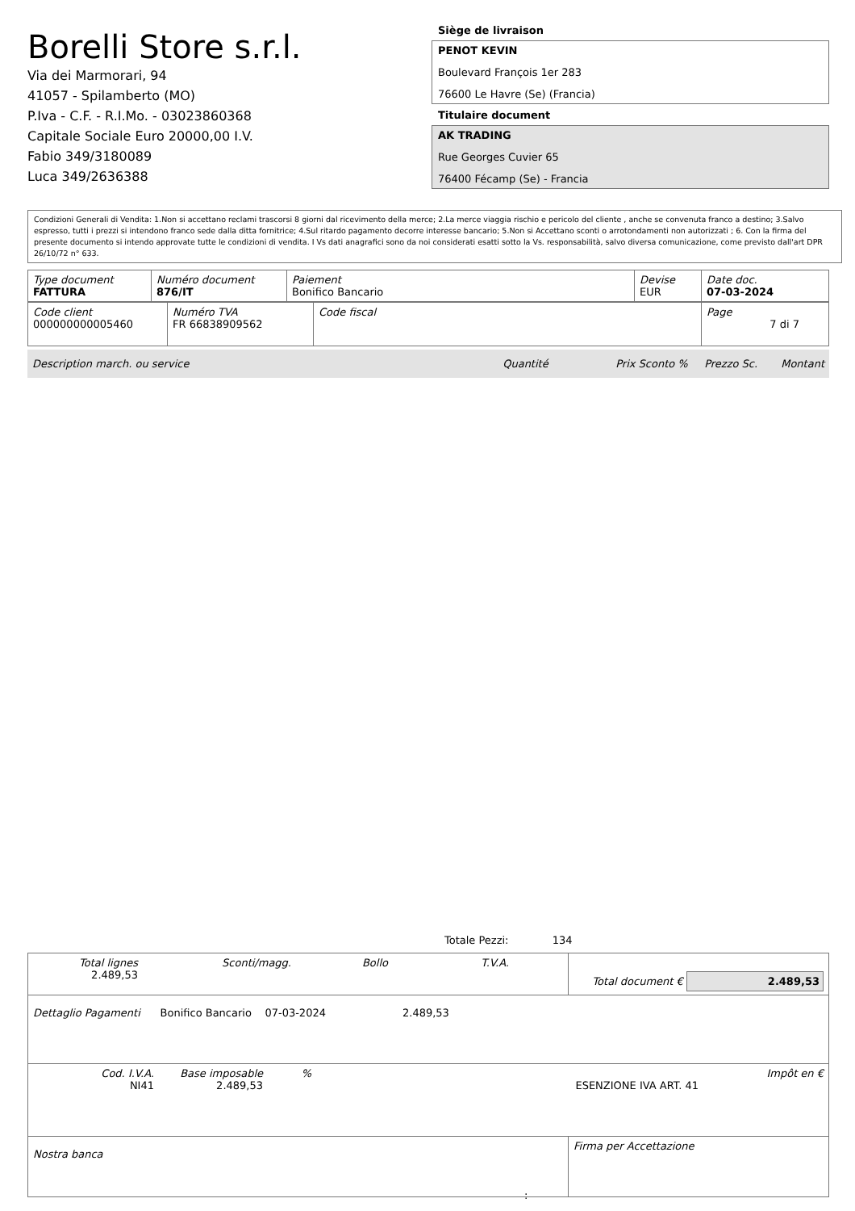Borelli Store s.r.l.
Via dei Marmorari, 94
41057 - Spilamberto (MO)
P.Iva - C.F. - R.I.Mo. - 03023860368
Capitale Sociale Euro 20000,00 I.V.
Fabio 349/3180089
Luca 349/2636388
Siège de livraison
PENOT KEVIN
Boulevard François 1er 283
76600 Le Havre (Se) (Francia)
Titulaire document
AK TRADING
Rue Georges Cuvier 65
76400 Fécamp (Se) - Francia
Condizioni Generali di Vendita: 1.Non si accettano reclami trascorsi 8 giorni dal ricevimento della merce; 2.La merce viaggia rischio e pericolo del cliente , anche se convenuta franco a destino; 3.Salvo espresso, tutti i prezzi si intendono franco sede dalla ditta fornitrice; 4.Sul ritardo pagamento decorre interesse bancario; 5.Non si Accettano sconti o arrotondamenti non autorizzati ; 6. Con la firma del presente documento si intendo approvate tutte le condizioni di vendita. I Vs dati anagrafici sono da noi considerati esatti sotto la Vs. responsabilità, salvo diversa comunicazione, come previsto dall'art DPR 26/10/72 n° 633.
| Type document FATTURA | Numéro document 876/IT | Paiement Bonifico Bancario | Devise EUR | Date doc. 07-03-2024 |
| Code client 000000000005460 | Numéro TVA FR 66838909562 | Code fiscal | Page 7 di 7 |
Description march. ou service Quantité Prix Sconto % Prezzo Sc. Montant
Totale Pezzi: 134
| Total lignes 2.489,53 Sconti/magg. Bollo T.V.A. | Total document € 2.489,53 |
| Dettaglio Pagamenti Bonifico Bancario 07-03-2024 2.489,53 | |
| Cod. I.V.A. NI41 Base imposable 2.489,53 % ESENZIONE IVA ART. 41 Impôt en € | |
| Nostra banca | Firma per Accettazione |
: